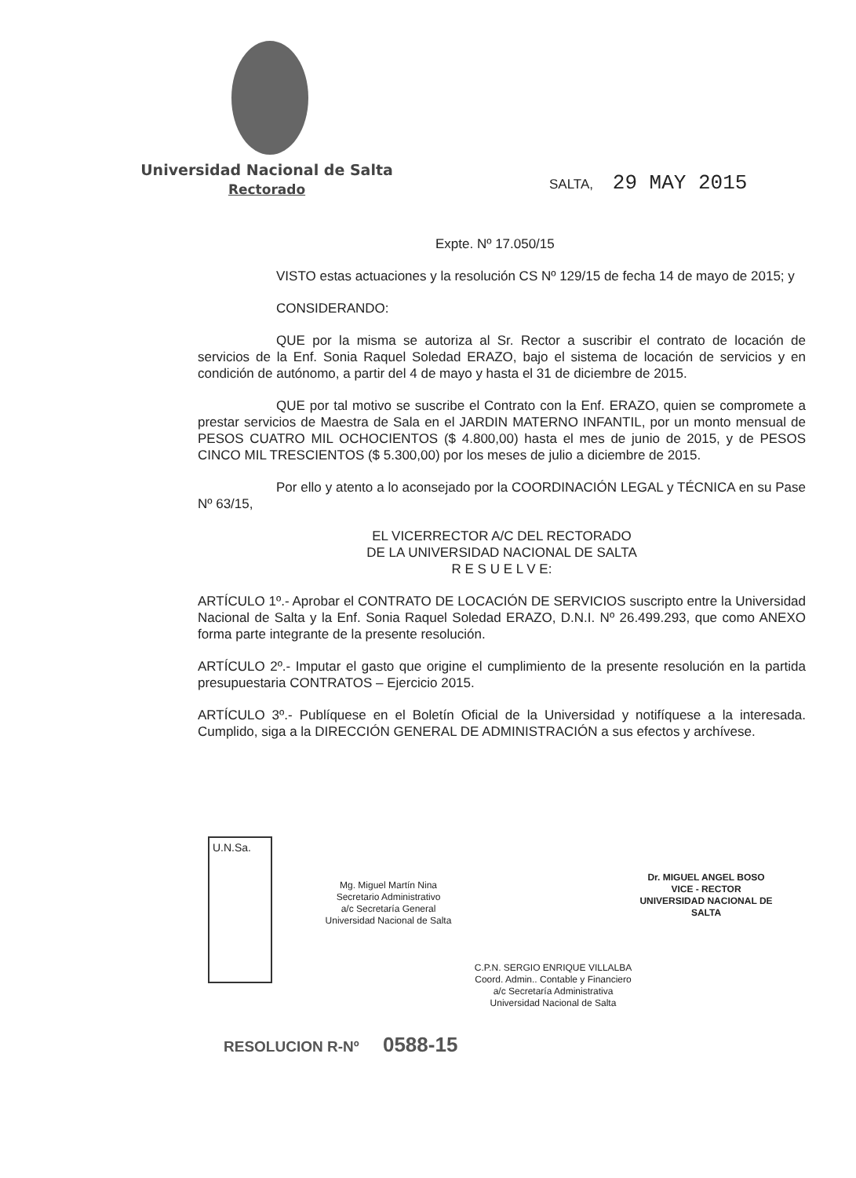Universidad Nacional de Salta
Rectorado
SALTA, 29 MAY 2015
Expte. Nº 17.050/15
VISTO estas actuaciones y la resolución CS Nº 129/15 de fecha 14 de mayo de 2015; y
CONSIDERANDO:
QUE por la misma se autoriza al Sr. Rector a suscribir el contrato de locación de servicios de la Enf. Sonia Raquel Soledad ERAZO, bajo el sistema de locación de servicios y en condición de autónomo, a partir del 4 de mayo y hasta el 31 de diciembre de 2015.
QUE por tal motivo se suscribe el Contrato con la Enf. ERAZO, quien se compromete a prestar servicios de Maestra de Sala en el JARDIN MATERNO INFANTIL, por un monto mensual de PESOS CUATRO MIL OCHOCIENTOS ($ 4.800,00) hasta el mes de junio de 2015, y de PESOS CINCO MIL TRESCIENTOS ($ 5.300,00) por los meses de julio a diciembre de 2015.
Por ello y atento a lo aconsejado por la COORDINACIÓN LEGAL y TÉCNICA en su Pase Nº 63/15,
EL VICERRECTOR A/C DEL RECTORADO
DE LA UNIVERSIDAD NACIONAL DE SALTA
R E S U E L V E:
ARTÍCULO 1º.- Aprobar el CONTRATO DE LOCACIÓN DE SERVICIOS suscripto entre la Universidad Nacional de Salta y la Enf. Sonia Raquel Soledad ERAZO, D.N.I. Nº 26.499.293, que como ANEXO forma parte integrante de la presente resolución.
ARTÍCULO 2º.- Imputar el gasto que origine el cumplimiento de la presente resolución en la partida presupuestaria CONTRATOS – Ejercicio 2015.
ARTÍCULO 3º.- Publíquese en el Boletín Oficial de la Universidad y notifíquese a la interesada. Cumplido, siga a la DIRECCIÓN GENERAL DE ADMINISTRACIÓN a sus efectos y archívese.
U.N.Sa.
Mg. Miguel Martín Nina
Secretario Administrativo
a/c Secretaría General
Universidad Nacional de Salta
Dr. MIGUEL ANGEL BOSO
VICE - RECTOR
UNIVERSIDAD NACIONAL DE SALTA
C.P.N. SERGIO ENRIQUE VILLALBA
Coord. Admin.. Contable y Financiero
a/c Secretaría Administrativa
Universidad Nacional de Salta
RESOLUCION R-Nº 0588-15